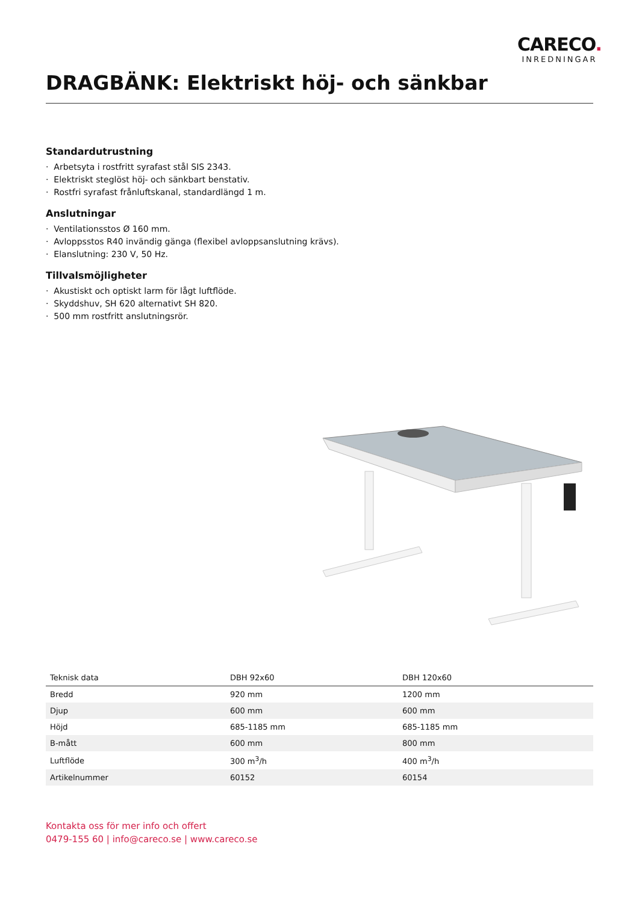CARECO.
INREDNINGAR
DRAGBÄNK: Elektriskt höj- och sänkbar
Standardutrustning
· Arbetsyta i rostfritt syrafast stål SIS 2343.
· Elektriskt steglöst höj- och sänkbart benstativ.
· Rostfri syrafast frånluftskanal, standardlängd 1 m.
Anslutningar
· Ventilationsstos Ø 160 mm.
· Avloppsstos R40 invändig gänga (flexibel avloppsanslutning krävs).
· Elanslutning: 230 V, 50 Hz.
Tillvalsmöjligheter
· Akustiskt och optiskt larm för lågt luftflöde.
· Skyddshuv, SH 620 alternativt SH 820.
· 500 mm rostfritt anslutningsrör.
| Teknisk data | DBH 92x60 | DBH 120x60 | |
| --- | --- | --- | --- |
| Bredd | 920 mm | 1200 mm | |
| Djup | 600 mm | 600 mm | |
| Höjd | 685-1185 mm | 685-1185 mm | |
| B-mått | 600 mm | 800 mm | |
| Luftflöde | 300 m<sup>3</sup>/h | 400 m<sup>3</sup>/h | |
| Artikelnummer | 60152 | 60154 | |
Kontakta oss för mer info och offert
0479-155 60 | info@careco.se | www.careco.se